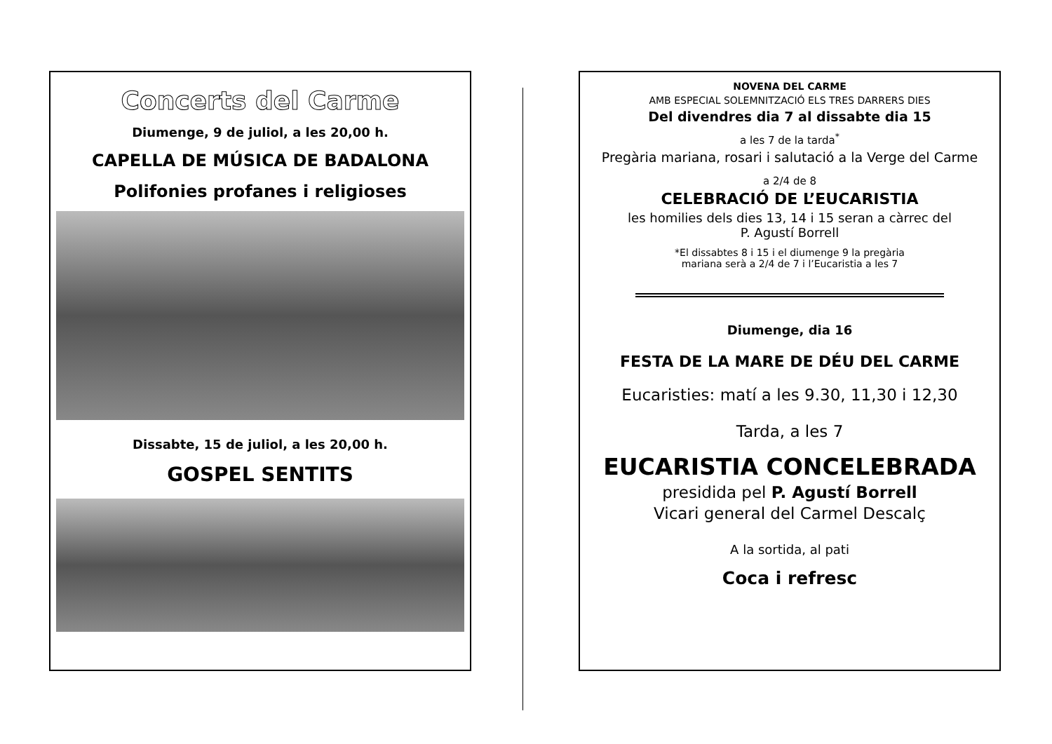Concerts del Carme
Diumenge, 9 de juliol, a les 20,00 h.
CAPELLA DE MÚSICA DE BADALONA
Polifonies profanes i religioses
Dissabte, 15 de juliol, a les 20,00 h.
GOSPEL SENTITS
NOVENA DEL CARME
AMB ESPECIAL SOLEMNITZACIÓ ELS TRES DARRERS DIES
Del divendres dia 7 al dissabte dia 15
a les 7 de la tarda<sup>*</sup>
Pregària mariana, rosari i salutació a la Verge del Carme
a 2/4 de 8
CELEBRACIÓ DE L’EUCARISTIA
les homilies dels dies 13, 14 i 15 seran a càrrec del
P. Agustí Borrell
*El dissabtes 8 i 15 i el diumenge 9 la pregària
mariana serà a 2/4 de 7 i l’Eucaristia a les 7
Diumenge, dia 16
FESTA DE LA MARE DE DÉU DEL CARME
Eucaristies: matí a les 9.30, 11,30 i 12,30
Tarda, a les 7
EUCARISTIA CONCELEBRADA
presidida pel P. Agustí Borrell
Vicari general del Carmel Descalç
A la sortida, al pati
Coca i refresc